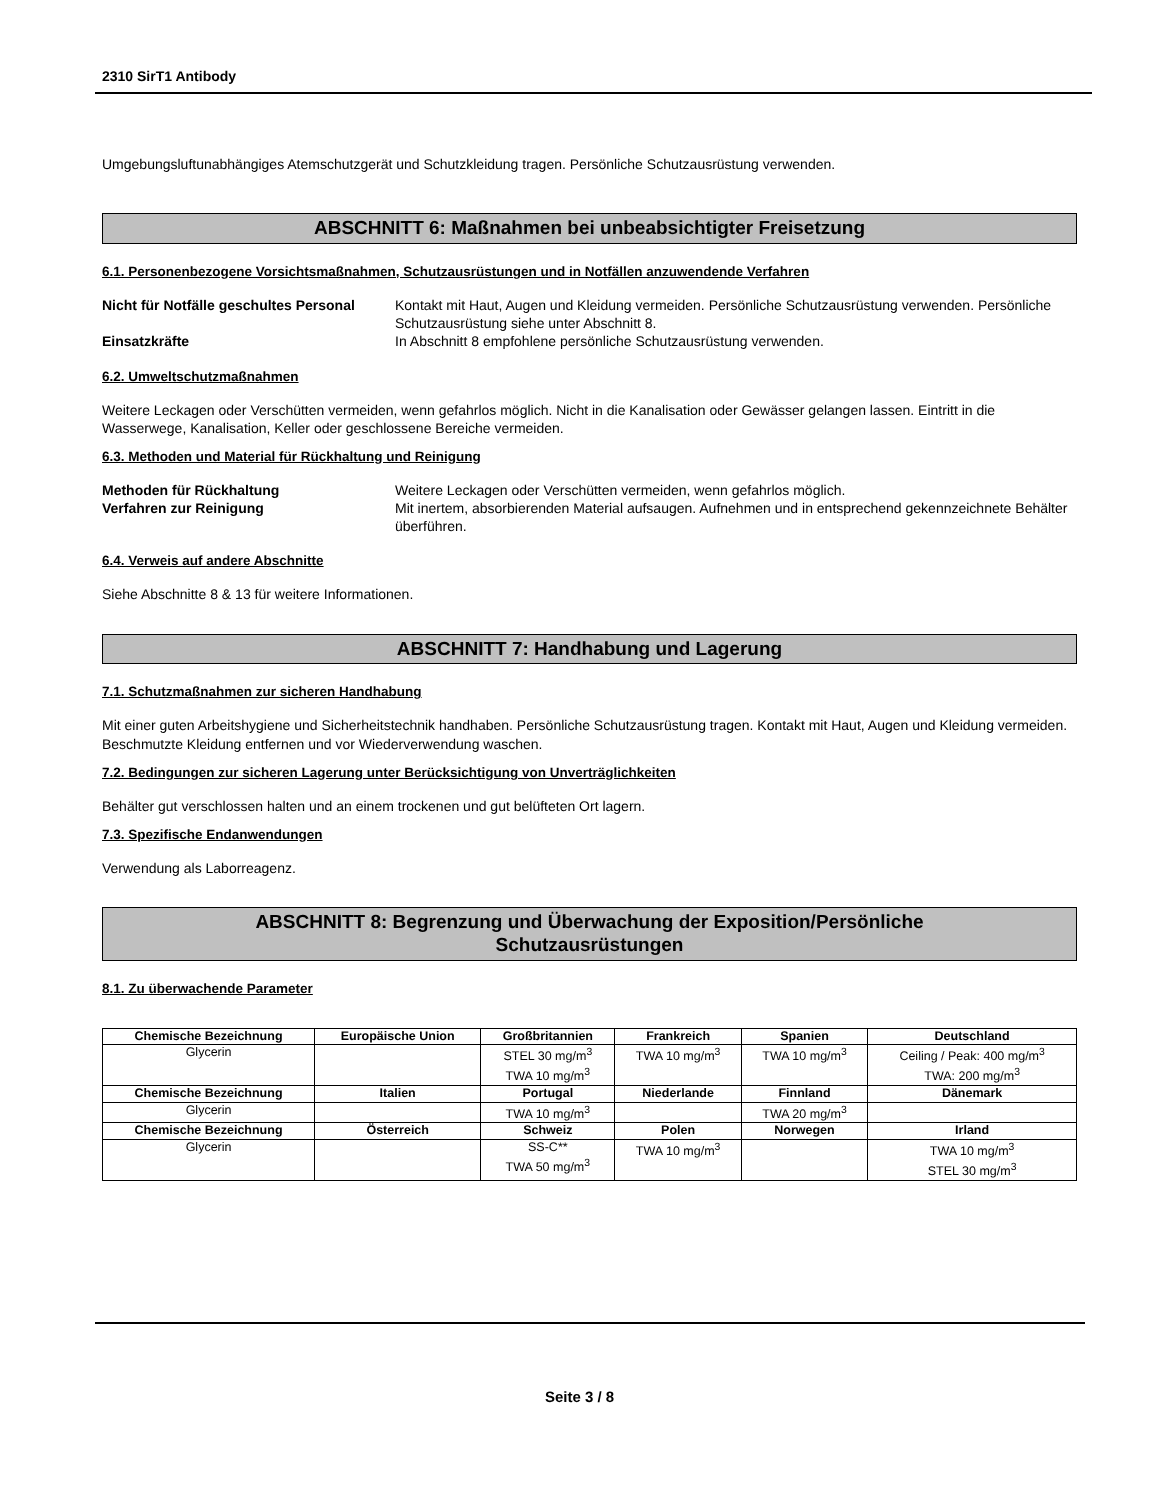2310 SirT1 Antibody
Umgebungsluftunabhängiges Atemschutzgerät und Schutzkleidung tragen. Persönliche Schutzausrüstung verwenden.
ABSCHNITT 6: Maßnahmen bei unbeabsichtigter Freisetzung
6.1. Personenbezogene Vorsichtsmaßnahmen, Schutzausrüstungen und in Notfällen anzuwendende Verfahren
Nicht für Notfälle geschultes Personal Kontakt mit Haut, Augen und Kleidung vermeiden. Persönliche Schutzausrüstung verwenden. Persönliche Schutzausrüstung siehe unter Abschnitt 8. Einsatzkräfte In Abschnitt 8 empfohlene persönliche Schutzausrüstung verwenden.
6.2. Umweltschutzmaßnahmen
Weitere Leckagen oder Verschütten vermeiden, wenn gefahrlos möglich. Nicht in die Kanalisation oder Gewässer gelangen lassen. Eintritt in die Wasserwege, Kanalisation, Keller oder geschlossene Bereiche vermeiden.
6.3. Methoden und Material für Rückhaltung und Reinigung
Methoden für Rückhaltung Weitere Leckagen oder Verschütten vermeiden, wenn gefahrlos möglich. Verfahren zur Reinigung Mit inertem, absorbierenden Material aufsaugen. Aufnehmen und in entsprechend gekennzeichnete Behälter überführen.
6.4. Verweis auf andere Abschnitte
Siehe Abschnitte 8 & 13 für weitere Informationen.
ABSCHNITT 7: Handhabung und Lagerung
7.1. Schutzmaßnahmen zur sicheren Handhabung
Mit einer guten Arbeitshygiene und Sicherheitstechnik handhaben. Persönliche Schutzausrüstung tragen. Kontakt mit Haut, Augen und Kleidung vermeiden. Beschmutzte Kleidung entfernen und vor Wiederverwendung waschen.
7.2. Bedingungen zur sicheren Lagerung unter Berücksichtigung von Unverträglichkeiten
Behälter gut verschlossen halten und an einem trockenen und gut belüfteten Ort lagern.
7.3. Spezifische Endanwendungen
Verwendung als Laborreagenz.
ABSCHNITT 8: Begrenzung und Überwachung der Exposition/Persönliche
Schutzausrüstungen
8.1. Zu überwachende Parameter
| Chemische Bezeichnung | Europäische Union | Großbritannien | Frankreich | Spanien | Deutschland |
| --- | --- | --- | --- | --- | --- |
| Glycerin | | STEL 30 mg/m<sup>3</sup> TWA 10 mg/m<sup>3</sup> | TWA 10 mg/m<sup>3</sup> | TWA 10 mg/m<sup>3</sup> | Ceiling / Peak: 400 mg/m<sup>3</sup> TWA: 200 mg/m<sup>3</sup> |
| Chemische Bezeichnung | Italien | Portugal | Niederlande | Finnland | Dänemark |
| Glycerin | | TWA 10 mg/m<sup>3</sup> | | TWA 20 mg/m<sup>3</sup> | |
| Chemische Bezeichnung | Österreich | Schweiz | Polen | Norwegen | Irland |
| Glycerin | | SS-C** TWA 50 mg/m<sup>3</sup> | TWA 10 mg/m<sup>3</sup> | | TWA 10 mg/m<sup>3</sup> STEL 30 mg/m<sup>3</sup> |
Seite 3 / 8